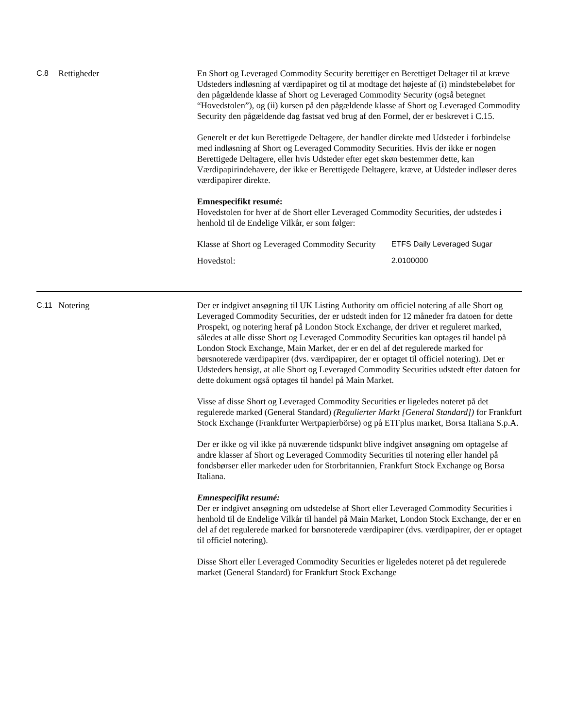C.8 Rettigheder En Short og Leveraged Commodity Security berettiger en Berettiget Deltager til at kræve Udsteders indløsning af værdipapiret og til at modtage det højeste af (i) mindstebeløbet for den pågældende klasse af Short og Leveraged Commodity Security (også betegnet “Hovedstolen”), og (ii) kursen på den pågældende klasse af Short og Leveraged Commodity Security den pågældende dag fastsat ved brug af den Formel, der er beskrevet i C.15.
Generelt er det kun Berettigede Deltagere, der handler direkte med Udsteder i forbindelse med indløsning af Short og Leveraged Commodity Securities. Hvis der ikke er nogen Berettigede Deltagere, eller hvis Udsteder efter eget skøn bestemmer dette, kan Værdipapirindehavere, der ikke er Berettigede Deltagere, kræve, at Udsteder indløser deres værdipapirer direkte.
Emnespecifikt resumé:
Hovedstolen for hver af de Short eller Leveraged Commodity Securities, der udstedes i henhold til de Endelige Vilkår, er som følger:
| Klasse af Short og Leveraged Commodity Security | ETFS Daily Leveraged Sugar |
| Hovedstol: | 2.0100000 |
C.11 Notering Der er indgivet ansøgning til UK Listing Authority om officiel notering af alle Short og Leveraged Commodity Securities, der er udstedt inden for 12 måneder fra datoen for dette Prospekt, og notering heraf på London Stock Exchange, der driver et reguleret marked, således at alle disse Short og Leveraged Commodity Securities kan optages til handel på London Stock Exchange, Main Market, der er en del af det regulerede marked for børsnoterede værdipapirer (dvs. værdipapirer, der er optaget til officiel notering). Det er Udsteders hensigt, at alle Short og Leveraged Commodity Securities udstedt efter datoen for dette dokument også optages til handel på Main Market.
Visse af disse Short og Leveraged Commodity Securities er ligeledes noteret på det regulerede marked (General Standard) (Regulierter Markt [General Standard]) for Frankfurt Stock Exchange (Frankfurter Wertpapierbörse) og på ETFplus market, Borsa Italiana S.p.A.
Der er ikke og vil ikke på nuværende tidspunkt blive indgivet ansøgning om optagelse af andre klasser af Short og Leveraged Commodity Securities til notering eller handel på fondsbørser eller markeder uden for Storbritannien, Frankfurt Stock Exchange og Borsa Italiana.
Emnespecifikt resumé:
Der er indgivet ansøgning om udstedelse af Short eller Leveraged Commodity Securities i henhold til de Endelige Vilkår til handel på Main Market, London Stock Exchange, der er en del af det regulerede marked for børsnoterede værdipapirer (dvs. værdipapirer, der er optaget til officiel notering).
Disse Short eller Leveraged Commodity Securities er ligeledes noteret på det regulerede market (General Standard) for Frankfurt Stock Exchange